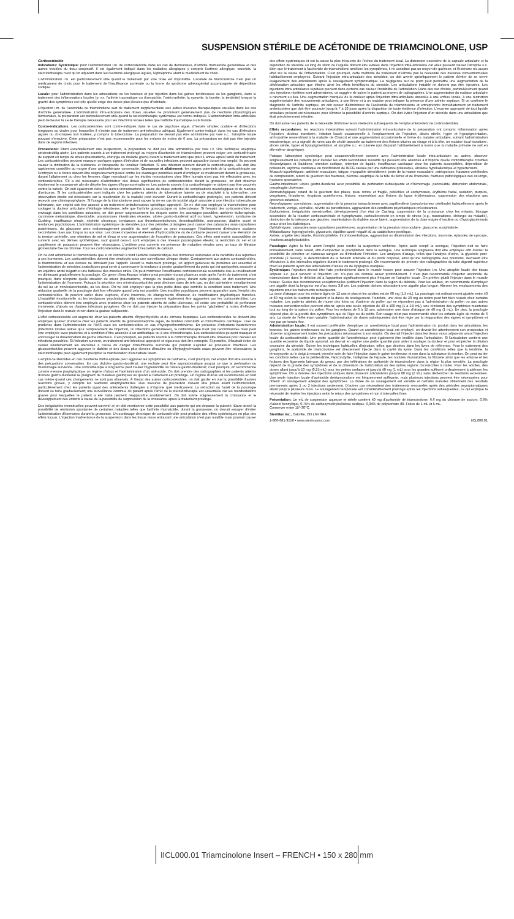SUSPENSION STÉRILE DE ACÉTONIDE DE TRIAMCINOLONE, USP
Corticostéroïde
Indications: Systémique: pour l'administration i.m. de corticostéroïde dans les cas de dermatoses, d'arthrite rhumatoïde généralisée et des autres troubles du tissu conjonctif. Il est également indiqué dans les maladies allergiques y compris l'asthme allergique, toutefois, la stéroïdothérapie n'est qu'un adjuvant dans les réactions allergiques aiguës, l'épinéphrine étant le médicament de choix.
L'administration i.m. est particulièrement utile quand le traitement par voie orale est impossible. L'acétate de triamcinolone n'est pas un médicament de choix pour le traitement de l'insuffisance surrénale ou la forme du syndrome adrénogénital accompagnée de déperdition sodique.
Locale: pour l'administration dans les articulations ou les bourses et par injection dans les gaines tendineuses ou les ganglions, dans le traitement des inflammations locales (p. ex. l'arthrite traumatique ou rhumatoïde, l'ostéo-arthrite, la synovite, la bursite, la tendinite) lorsque la gravité des symptômes est telle qu'elle exige des doses plus élevées que d'habitude.
L'injection i.m. de l'acétonide de triamcinolone sert de traitement supplémentaire aux autres mesures thérapeutiques usuelles dans les cas d'arthrite généralisée. L'administration intra-articulaire des doses usuelles ne produisant généralement pas de réactions physiologiques hormonales, la préparation est particulièrement utile quand la stéroïdothérapie systémique est contre-indiquée. L'administration intra-articulaire peut demeurer la seule thérapie nécessaire pour les infections locales telles que l'arthrite traumatique ou la bursite.
Contre-indications: Les corticostéroïdes sont contre-indiqués dans le cas de psychose aiguë, d'herpès simplex oculaire et d'infections fongiques ou virales pour lesquelles il n'existe pas de traitement anti-infectieux adéquat. Également contre-indiqué dans les cas d'infections aiguës ou chroniques non traitées, y compris la tuberculose. La préparation ne devrait pas être administrée par voie s.c.; l'atrophie locale pouvant s'ensuivre. Cette préparation n'est pas recommandée pour les enfants de moins de 6 ans. La préparation ne doit pas être injectée dans de régions infectées.
Précautions: Étant essentiellement une suspension, la préparation ne doit pas être administrée par voie i.v. Une technique aseptique strictesteoblig atoire. Les patients soumis à un traitement prolongé au moyen d'acétonide de triamcinolone peuvent exiger une corticothérapie de support en temps de stress (traumatisme, chirurgie ou maladie grave) durant le traitement ainsi que pour 1 année après l'arrêt du traitement. Les corticostéroïdes peuvent masquer quelques signes d'infection et de nouvelles infections peuvent apparaître durant leur emploi. Ils peuvent causer la diminution de la résistance et l'incapacité de localiser l'infection. Si une infection survient durant la corticothérapie, elle doit être rapidement contrôlée au moyen d'une antibiothérapie convenable. Grossesse et allaitement: les risques potentiels de la corticothérapie sur l'embryon ou le fœtus doivent être soigneusement pesés contre les avantages possibles avant d'employer ce médicament durant la grossesse, durant l'allaitement ou chez les femmes d'âge reproductif car les études reproductives chez l'être humain n'ont pas été effectuées avec les corticostéroïdes. S'il a été nécessaire d'administrer des doses significatives de corticostéroïdes durant la grossesse, on doit observer étroitement le nouveau-né afin de déceler les signes d'hypo-surrénalisme. Les patients soumis à la corticothérapie ne doivent pas être vaccinés contre la variole. On doit également éviter les autres immunisations à cause du risque potentiel de complications neurologiques et de manque d'anticorps. Si les corticostéroïdes sont indiqués chez les patients atteints de tuberculose latente ou de réactivité à la tuberculine, une observation étroite est nécessaire car la réactivation de la maladie peut survenir. Durant la corticothérapie prolongée, ces patients doivent recevoir une chimioprophylaxie. Si l'usage de la triamcinolone peut sauver la vie en cas de toxicité aiguë associée à une infection tuberculeuse fulminante, son emploi soit être associé à un traitement antituberculeux spécifique approprié. On ne doit pas employer la triamcinolone pour soulager la douleur articulaire d'étiologie infectieuse, telle que l'arthrite gonococcique ou tuberculeuse. Si l'emploi des corticostéroïdes est envisagé dans les conditions suivantes, on doit peser soigneusement les risques contre les avantages possibles: asthénie bulbo-spinale, carcinome métastatique, diverticulite, anastomoses intestinales récentes, ulcère gastro-duodénal actif ou latent, hypertension, syndrome de Cushing, insuffisance rénale, néphrite chronique, tendances aux thromboembolismes, thrombophlébite, ostéoporose, diabète sucré et tendances psychotiques. L'administration systémique de stéroïdes pour des périodes prolongées peut causer des cataractes sous-capsulaires postérieures, du glaucome avec endommagement possible du nerf optique ou peut encourager l'établissement d'infections oculaires secondaires dues aux fongus ou aux virus. Les doses moyennes et élevées d'hydrocortisone ou de cortisone peuvent causer une élévation de la tension artérielle, une rétention de sel et d'eau et une augmentation de l'excrétion de potassium. Ces effets sont moins susceptibles de survenir avec les dérivés synthétiques, sauf quand ceux-ci sont employés à des niveaux posologiques élevés; la restriction du sel et un supplément de potassium peuvent être nécessaires. L'œdème peut survenir en présence de maladies rénales avec un taux de filtration glomérulaire fixe ou diminué. Tous les corticostéroïdes augmentent l'excrétion de calcium.
On ne doit administrer la triamcinolone que si on connaît à fond l'activité caractéristique des hormones surrénales et la variabilité des réponses à ces hormones. Les corticostéroïdes doivent être employés sous une surveillance clinique étroite. Contrairement aux autres corticostéroïdes, la triamcinolone et ses dérivés ne stimulent pas l'appétit. Durant le traitement prolongé, un apport généreux de protéines est essentiel et l'administration de stéroïdes anaboliques peut servir à contrecarrer la tendance à perdre graduellement du poids qui est quelquefois associée à un équilibre azoté négatif et une faiblesse des muscles striés. On peut minimiser l'insuffisance corticosurrénale secondaire due au médicament en diminuant graduellement la posologie. Ce genre d'insuffisance relative peut persister durant plusieurs mois après l'arrêt du traitement; c'est pourquoi, dans n'importe quelle situation de stress (traumatisme, chirurgie ou maladie grave) durant cette période, on doit recommencer l'administration de l'hormone. Puisque la sécrétion des minéralocorticoïdes peut diminuer dans de tels cas, on doit administrer simultanément du sel ou un minéralocorticoïde, ou les deux. On ne doit employer que la plus petite dose que contrôle la condition sous traitement. Une réduction graduelle de la posologie doit être effectuée quand cela est possible. Des troubles psychiques peuvent apparaître avec l'emploi des corticostéroïdes. Ils peuvent varier d'une euphorie, d'une insomnie, de changements d'humeur, de modifications psychotiques franches. L'instabilité émotionnelle ou les tendances psychotiques déjà existantes peuvent également être aggravées par les corticostéroïdes. Les corticostéroïdes doivent être employés avec prudence chez les patients atteints de colite ulcéreuse, s'il existe une probabilité de perforation imminente, d'abcès ou d'autres infections pyogènes. On ne doit pas injecter la préparation dans les points "gâchettes" à moins d'effectuer l'injection dans le muscle et non dans la graisse subjacente.
L'effet corticostéroïde est augmenté chez les patients atteints d'hyperthyroïdie et de cirrhose hépatique. Les corticostéroïdes ne doivent être employés qu'avec prudence chez les patients atteints de glomérulonéphrite aiguë, de troubles convulsifs et d'insuffisance cardiaque. User de prudence dans l'administration de l'AAS avec les corticostéroïdes en cas d'hypoprothrombinémie. En présence d'infections bactériennes (infections locales autres qu'à l'emplacement de l'injection, ou infections généralisées), la corticothérapie n'est pas recommandée mais peut être employée avec prudence et à condition d'être associée à un antibiotique ou à une chimiothérapie. Les corticostéroïdes peuvent masquer et encourager la dissémination du germe infectieux. C'est pourquoi, les patients soumis à la corticothérapie doivent être observés pour déceler les infections possibles. Si l'infection survient, un traitement anti-infectieux approprié et vigoureux doit être entrepris. Si possible, il faudrait éviter de cesser soudainement les stéroïdes à cause du danger d'insuffisance surrénale qui pourrait s'ajouter au processus infectieux. Les glucocorticoïdes peuvent aggraver le diabète et des doses plus élevées d'insuline ou d'hypoglycémiants oraux peuvent être nécessaires; la stéroïdothérapie peut également précipiter la manifestation d'un diabète latent.
L'emploi de stéroïdes en cas d'asthénie bulbo-spinale peut aggraver les symptômes de l'asthénie, c'est pourquoi, cet emploi doit être associé à des précautions convenables. En cas d'ulcère gastro-duodénal, une rechute peut être asymptomatique jusqu'à ce que la perforation ou l'hémorragie survienne. Une corticothérapie à long terme peut causer l'hyperacidité ou l'ulcère gastro-duodénal; c'est pourquoi, on recommande comme mesure prophylactique un régime d'ulcus et l'administration d'un anti-acide. On doit prendre des radiographies si les patients atteints d'ulcère gastro-duodénal se plaignent de malaises gastriques ou quand le traitement est prolongé. Un régime d'ulcus est recommandé en tout cas même quand ces changements ne sont pas observés. À l'instar des autres corticostéroïdes, on doit garder en vue la possibilité d'autres réactions graves, y compris les réactions anaphylactoïdes. Des mesures de précaution doivent être prises avant l'administration, particulièrement chez les patients ayant des antécédents d'allergies à n'importe quel médicament. La réduction ou l'arrêt de la posologie doivent se faire graduellement; une surveillance continue du patient après l'arrêt de la stéroïdothérapie est essentielle car les manifestations graves pour lesquelles le patient a été traité peuvent réapparaître soudainement. On doit suivre soigneusement la croissance et le développement des enfants à cause de la possibilité de suppression de la croissance après le traitement prolongé.
Des irrégularités menstruelles peuvent survenir et on doit mentionner cette possibilité aux patients qui ont dépassé la puberté. Étant donné la possibilité de rémission spontanée de certaines maladies telles que l'arthrite rhumatoïde, durant la grossesse, on devrait essayer d'éviter l'administration d'hormones durant la grossesse. Un surdosage chronique de corticostéroïde peut produire des effets systémiques en plus des effets locaux. L'injection inadvertance de la suspension dans les tissus mous entourant une articulation n'est pas nuisible mais pourrait causer des effets systémiques et est la cause la plus fréquente de l'échec du traitement local. La distension excessive de la capsule articulaire et la déposition du stéroïde au long du sillon de l'aiguille doivent être évitées dans l'injection intra-articulaire car elles peuvent causer l'atrophie s.c. Bien que le traitement à l'acétonide de triamcinolone améliore les symptômes, il ne constitue pas un moyen de guérison, et l'hormone n'a aucun effet sur la cause de l'inflammation. C'est pourquoi, cette méthode de traitement n'élimine pas la nécessité des mesures conventionnelles habituellement employées. Suivant l'injection intra-articulaire des stéroïdes, on doit avertir spécifiquement le patient d'éviter de se servir exagérément des articulations après le soulagement symptomatique. La négligence sur ce point peut permettre une augmentation de la détérioration articulaire que élimine ainsi les effets bénéfiques du stéroïde. Les articulations instable ne doivent pas être injectées. Les injections intra-articulaires répétées peuvent dans certains cas causer l'instabilité de l'articulation. Dans des cas choisis, particulièrement quand des injections répétées sont administrées, on suggère de suivre le patient au moyen de radiographies. Une augmentation du malaise articulaire a rarement eu lieu. Une augmentation marquée de la douleur après l'injection intra-articulaire associée à une enflure locale, à une restriction supplémentaire des mouvements articulaires, à une fièvre et à un malaise peut indiquer la présence d'une arthrite septique. Si on confirme le diagnostic de l'arthrite septique, on doit cesser d'administrer de l'acétonide de triamcinolone et entreprendre immédiatement un traitement antimicrobien que doit être poursuivi jusqu'à 7 à 10 jours après la disparition de toute évidence d'infection. L'examen approprié de tout liquide articulaire présent est nécessaire pour éliminer la possibilité d'arthrite septique. On doit éviter l'injection d'un stéroïde dans une articulation que était précédemment infectée.
On doit aviser les patients de la nécessité d'informer leurs médecins subséquents de l'emploi antécédent de corticostéroïdes.
Effets secondaires: les réactions indésirables suivant l'administration intra-articulaire de la préparation ont compris: inflammation après l'injection, douleur transitoire, irritation locale occasionnelle à l'emplacement de l'injection, abcès stérile, hyper et hypopigmentation, arthropathie ressemblant à la maladie de Charcot et une augmentation occasionnelle et brève du malaise articulaire; suivant l'administration intradermique, on a signalé de rares cas de cécité associée au traitement des lésions situées au visage et à la tête, un malaise local transitoire, abcès stérile, hyper et hypopigmentation, et atrophie s.c. et cutanée (qui disparaît habituellement à moins que la maladie primaire ne soit en elle-même atrophique).
Puisque l'absorption systémique peut occasionnellement survenir avec l'administration locale intra-articulaire ou autres, observer soigneusement les patients pour déceler les effets secondaires suivants qui peuvent être associés à n'importe quelle corticothérapie: troubles électrolytiques et liquidiens: rétention sodique, rétention de liquide, insuffisance cardiaque chez les patients susceptibles, déperdition de potassium, arythmie cardiaque ou modification de l'ECG causée par une déficience potassique, alcalose hypokaliémique et hypertension.
Musculo-squelettiques: asthénie musculaire, fatigue, myopathie stéroïdienne, perte de la masse musculaire, ostéoporose, fractures vertébrales de compression, retard de guérison des fractures, nécrose aseptique de la tête du fémur et de l'humérus, fractures pathologiques des os longs, fractures spontanées.
Gastro-intestinaux: ulcère gastro-duodénal avec possibilité de perforation subséquente et d'hémorragie, pancréatite, distension abdominale, œsophagite ulcéreuse.
Dermatologiques: retard de la guérison des plaies, peau mince et fragile, pétéchies et ecchymoses, érythème facial, sudation, purpura, vergetures, hirsutisme, éruptions acnéiformes, lésions ressemblant aux lésions du lupus érythémateux, suppression des réactions aux épreuves cutanées.
Neurologiques: convulsions, augmentation de la pression intracrânienne avec papillœdème (pseudo-tumeur cérébrale) habituellement après le traitement, vertige, céphalée, névrite ou paresthésies, aggravation des conditions psychiatriques préexistantes.
Endocriniens: irrégularités menstruelles, développement d'un état de Cushing, suppression de la croissance chez les enfants, blocage secondaire de la réaction corticosurrénale et hypophysaire, particulièrement en temps de stress (e.g., traumatisme, chirurgie ou maladie), diminution de la tolérance aux glucides, manifestation du diabète sucré latent, augmentation de la dose exigée d'insuline ou d'hypoglycémiants oraux chez les diabétiques.
Ophtalmiques: cataractes sous-capsulaires postérieures, augmentation de la pression intra-oculaire, glaucome, exophtalmie.
Métaboliques: hyperglycémie, glycosurie, équilibre azoté négatif dû au catabolisme protéique.
Autres: angéite nécrosante, thrombophlébite, thromboembolique, aggravation ou dissimulation des infections, insomnie, épisodes de syncope, réactions anaphylactoïdes.
Posologie: Agiter la fiole avant l'emploi pour rendre la suspension uniforme. Après avoir rempli la seringue, l'injection doit se faire immédiatement, sans retard, afin d'empêcher la précipitation dans la seringue. Une technique soigneuse doit être employée afin d'éviter la possibilité de pénétrer un vaisseau sanguin ou d'introduire l'infection. Les analyses d'usage, telles que l'analyse d'urine, la glycémie post-prandiale (2 heures), la détermination de la tension artérielle et du poids corporel, ainsi qu'une radiographie des poumons, devraient être effectuées à des intervalles réguliers durant le traitement prolongé. On recommande de prendre des radiographies du tube digestif supérieur chez les patients ayant des antécédents d'ulcère ou de dyspepsie marquée.
Systémique: l'injection devrait être faite profondément dans le muscle fessier pour assurer l'injection i.m. Une atrophie locale des tissus adipeux s.c. peut survenir si l'injection i.m. n'a pas été donnée assez profondément. Il n'est pas recommandé d'injecter acétonide de triamcinolone dans le deltoïde dû à l'apparition significativement plus fréquent de l'atrophie locale. On préfère plutôt l'injecter dans le muscle fessier. Seules des circonstances exceptionnelles justifient l'injection dans la région du deltoïde. Pour les adultes, on recommande d'employer une aiguille dont la longueur est d'au moins 3,8 cm. Les patients obèses nécessitent une aiguille plus longue. Alterner les emplacements des injections pour les traitements subséquents.
La dose d'attaque pour les enfants âgés de 12 ans et plus et les adultes est de 60 mg (1,5 mL). La posologie est ordinairement ajustée entre 40 et 80 mg selon la réaction du patient et la durée du soulagement. Toutefois, une dose de 20 mg ou moins peut fort bien réussir chez certains malades. Les patients atteints de rhume des foins ou d'asthme du pollen qui ne répondent pas à l'administration du pollen ou aux autres mesures conventionnelles peuvent obtenir, après une seule injection de 40 à 100 mg (1 à 2,5 mL), une rémission des symptômes maintenue tout au long de la saison du pollen. Pour les enfants de 6 à 12 ans, administrer une dose d'attaque de 40 mg (1 mL). De plus, la posologie dépend plus de la gravité des symptômes que de l'âge ou du poids. Son usage n'est pas recommandé chez les enfants âgés de moins de 6 ans. La durée de l'effet étant variable, l'administration de doses subséquentes doit être régie par la réapparition des signes et symptômes et non par un horaire fixe.
Administration locale: il est souvent préférable d'employer un anesthésique local pour l'administration du produit dans les articulation, les bourses, les gaines tendineuses ou les ganglions. Quand un anesthésique local est employé, on devrait lire attentivement son prospectus et observer soigneusement toutes les précautions nécessaires à son emploi. On devrait l'injecter dans les tissus mous adjacents avant l'injection locale du corticostéroïde. Une petite quantité de l'anesthésique peut également être instillée dans l'articulation. Si l'articulation contient une quantité excessive de liquide synovial, on devrait en aspirer une petite quantité pour aider à soulager la douleur et pour empêcher la dilution excessive du stéroïde. Suivre les techniques habituelles d'injection, telles que décrites dans les livres de référence. Pour le traitement des ganglions, le acétonide de triamcinolone est directement injecté dans la cavité du kyste. Dans les conditions telles que la tendinite, la ténosynovite ou le doigt à ressort, prendre soin de faire l'injection dans le gaine tendineuse et non dans la substance du tendon. On peut tra iter les condition telles que la péritendinite, l'épicondylite, l'ankylose de l'épaule, les nodules rhumatoïdes, la fibrosite ainsi que les entorse et les foulures des ligaments latéraux du genou, par des infiltrations de acétonide de triamcinolone dans la région la plus sensible. La posologie dépend de la gravité des symptômes et de la dimension de l'articulation ou des autres régions circonscrites à traiter. Pour les adultes, des doses allant jusqu'à 10 mg (0,25 mL) pour les petites surfaces et jusqu'à 40 mg (1 mL) pour les grandes suffisent ordinairement à atténuer les symptômes. On a donnée des injections uniques dans plusieurs articulations jusqu'à 80 mg (2 mL) sans déclencher de réactions excessives. Une seule injection locale d'acétonide detriamcinolone est fréquemment suffisante, mais plusieurs injections peuvent être nécessaires pour obtenir un soulagement adéquat des symptômes. La durée de ce soulagement est variable et certains malades obtiennent des résultats permanents après 1 ou 2 injections seulement. D'autres cas nécessitent des traitements renouvelés après des périodes asymptomatiques allant jusqu'à plusieurs mois. Le soulagement temporaire est considérablement prolongé après les injections subséquentes, ce qui explique la nécessité de répéter les injections selon le retour des symptômes et non à intervalles fixes.
Présentation: Un mL de suspension aqueuse et stérile contient 40 mg d'acétonide de triamcinolone, 6,6 mg du chlorure de socium, 0,9% d'alcool benzylique, 0,75% de carboxyméthylcellulose sodique, 0,04% de polysorbate 80. Fioles de 1 mL et 5 mL.
Conserver entre 15°-30°C.
SteriMax Inc., Oakville, ON L6H 6R4
1-800-881-3550 • www.sterimaxinc.com IICL000.01
IICL000.01 Triamcinolone Insert – FRENCH • 150 x 280 mm